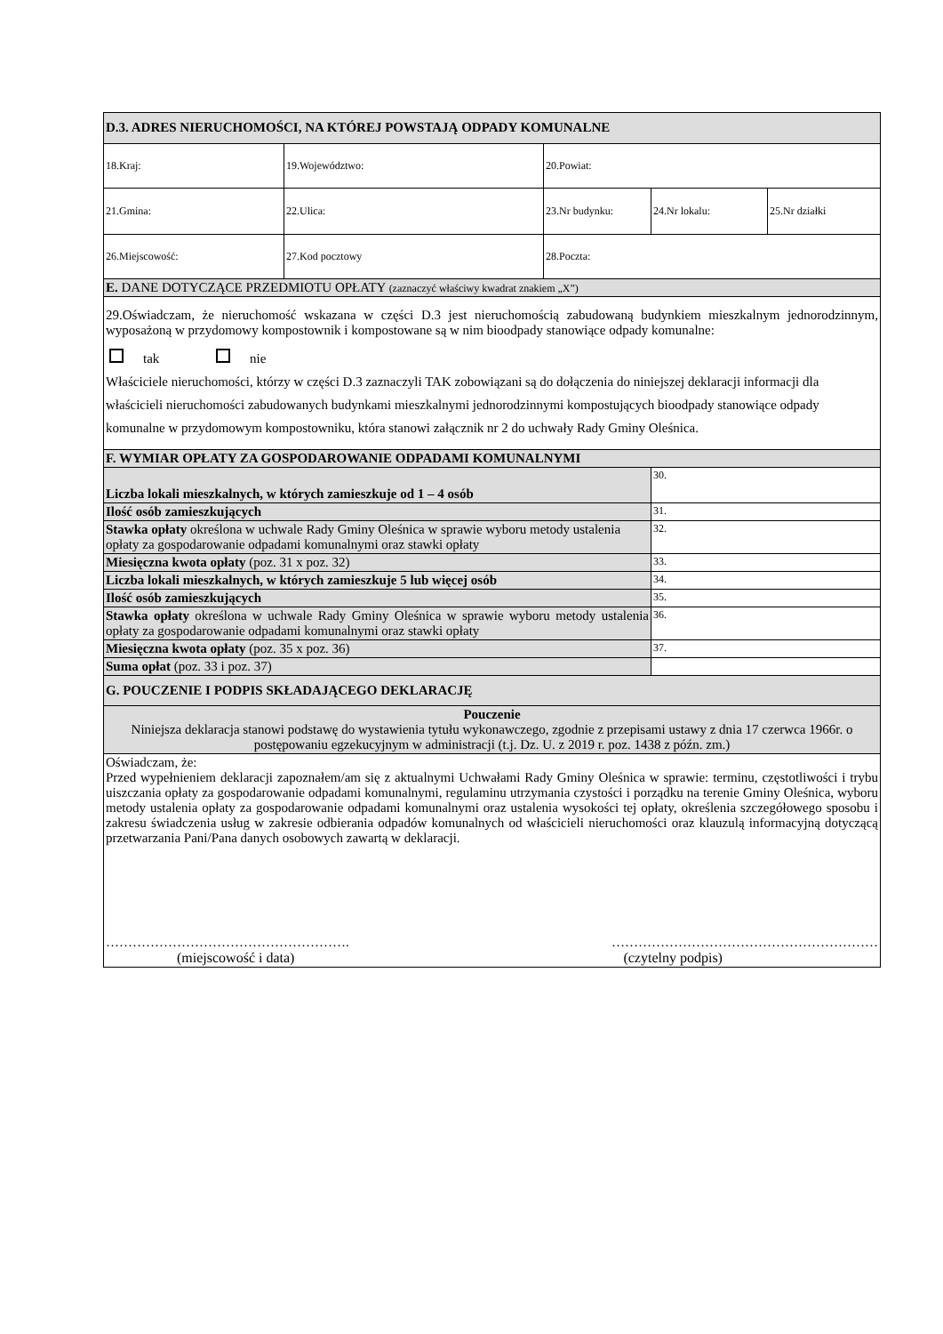| D.3. ADRES NIERUCHOMOŚCI, NA KTÓREJ POWSTAJĄ ODPADY KOMUNALNE | | | | |
| 18.Kraj: | 19.Województwo: | 20.Powiat: | | |
| 21.Gmina: | 22.Ulica: | 23.Nr budynku: | 24.Nr lokalu: | 25.Nr działki |
| 26.Miejscowość: | 27.Kod pocztowy | 28.Poczta: | | |
| E. DANE DOTYCZĄCE PRZEDMIOTU OPŁATY (zaznaczyć właściwy kwadrat znakiem „X”) | | | | |
| 29.Oświadczam, że nieruchomość wskazana w części D.3 jest nieruchomością zabudowaną budynkiem mieszkalnym jednorodzinnym, wyposażoną w przydomowy kompostownik i kompostowane są w nim bioodpady stanowiące odpady komunalne: tak nie Właściciele nieruchomości, którzy w części D.3 zaznaczyli TAK zobowiązani są do dołączenia do niniejszej deklaracji informacji dla właścicieli nieruchomości zabudowanych budynkami mieszkalnymi jednorodzinnymi kompostujących bioodpady stanowiące odpady komunalne w przydomowym kompostowniku, która stanowi załącznik nr 2 do uchwały Rady Gminy Oleśnica. | | | | |
| F. WYMIAR OPŁATY ZA GOSPODAROWANIE ODPADAMI KOMUNALNYMI | | | | |
| Liczba lokali mieszkalnych, w których zamieszkuje od 1 – 4 osób | | | 30. | |
| Ilość osób zamieszkujących | | | 31. | |
| Stawka opłaty określona w uchwale Rady Gminy Oleśnica w sprawie wyboru metody ustalenia opłaty za gospodarowanie odpadami komunalnymi oraz stawki opłaty | | | 32. | |
| Miesięczna kwota opłaty (poz. 31 x poz. 32) | | | 33. | |
| Liczba lokali mieszkalnych, w których zamieszkuje 5 lub więcej osób | | | 34. | |
| Ilość osób zamieszkujących | | | 35. | |
| Stawka opłaty określona w uchwale Rady Gminy Oleśnica w sprawie wyboru metody ustalenia opłaty za gospodarowanie odpadami komunalnymi oraz stawki opłaty | | | 36. | |
| Miesięczna kwota opłaty (poz. 35 x poz. 36) | | | 37. | |
| Suma opłat (poz. 33 i poz. 37) | | | | |
| G. POUCZENIE I PODPIS SKŁADAJĄCEGO DEKLARACJĘ | | | | |
| Pouczenie Niniejsza deklaracja stanowi podstawę do wystawienia tytułu wykonawczego, zgodnie z przepisami ustawy z dnia 17 czerwca 1966r. o postępowaniu egzekucyjnym w administracji (t.j. Dz. U. z 2019 r. poz. 1438 z późn. zm.) | | | | |
| Oświadczam, że: Przed wypełnieniem deklaracji zapoznałem/am się z aktualnymi Uchwałami Rady Gminy Oleśnica w sprawie: terminu, częstotliwości i trybu uiszczania opłaty za gospodarowanie odpadami komunalnymi, regulaminu utrzymania czystości i porządku na terenie Gminy Oleśnica, wyboru metody ustalenia opłaty za gospodarowanie odpadami komunalnymi oraz ustalenia wysokości tej opłaty, określenia szczegółowego sposobu i zakresu świadczenia usług w zakresie odbierania odpadów komunalnych od właścicieli nieruchomości oraz klauzulą informacyjną dotyczącą przetwarzania Pani/Pana danych osobowych zawartą w deklaracji. ………………………………………………. …………………………………………………… (miejscowość i data) (czytelny podpis) | | | | |